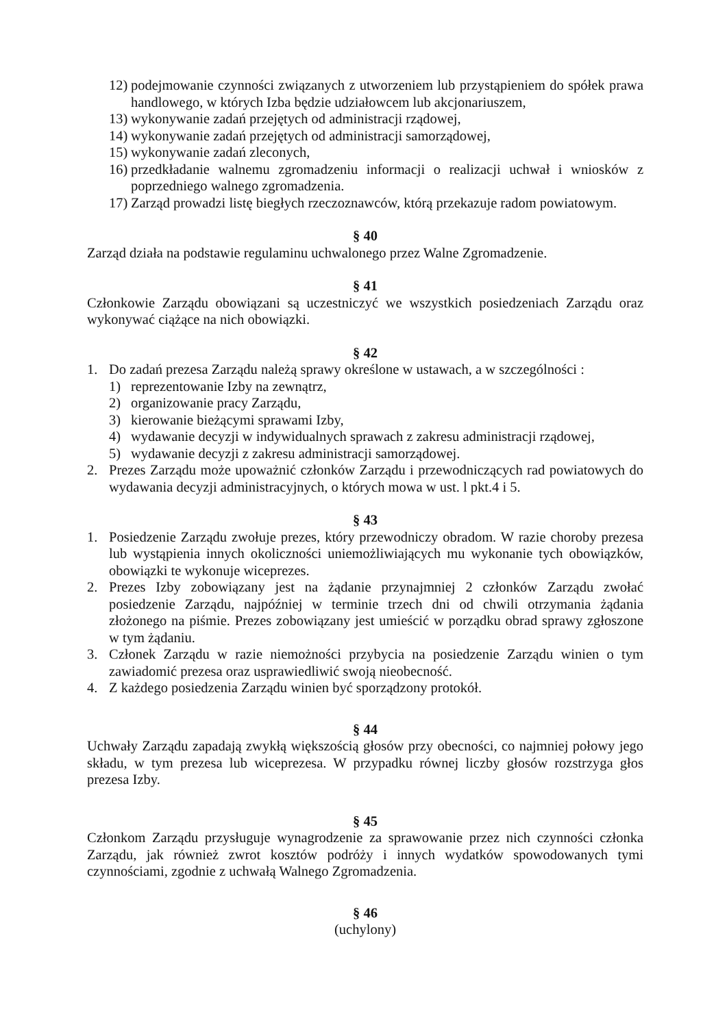12) podejmowanie czynności związanych z utworzeniem lub przystąpieniem do spółek prawa handlowego, w których Izba będzie udziałowcem lub akcjonariuszem,
13) wykonywanie zadań przejętych od administracji rządowej,
14) wykonywanie zadań przejętych od administracji samorządowej,
15) wykonywanie zadań zleconych,
16) przedkładanie walnemu zgromadzeniu informacji o realizacji uchwał i wniosków z poprzedniego walnego zgromadzenia.
17) Zarząd prowadzi listę biegłych rzeczoznawców, którą przekazuje radom powiatowym.
§ 40
Zarząd działa na podstawie regulaminu uchwalonego przez Walne Zgromadzenie.
§ 41
Członkowie Zarządu obowiązani są uczestniczyć we wszystkich posiedzeniach Zarządu oraz wykonywać ciążące na nich obowiązki.
§ 42
1. Do zadań prezesa Zarządu należą sprawy określone w ustawach, a w szczególności :
1) reprezentowanie Izby na zewnątrz,
2) organizowanie pracy Zarządu,
3) kierowanie bieżącymi sprawami Izby,
4) wydawanie decyzji w indywidualnych sprawach z zakresu administracji rządowej,
5) wydawanie decyzji z zakresu administracji samorządowej.
2. Prezes Zarządu może upoważnić członków Zarządu i przewodniczących rad powiatowych do wydawania decyzji administracyjnych, o których mowa w ust. l pkt.4 i 5.
§ 43
1. Posiedzenie Zarządu zwołuje prezes, który przewodniczy obradom. W razie choroby prezesa lub wystąpienia innych okoliczności uniemożliwiających mu wykonanie tych obowiązków, obowiązki te wykonuje wiceprezes.
2. Prezes Izby zobowiązany jest na żądanie przynajmniej 2 członków Zarządu zwołać posiedzenie Zarządu, najpóźniej w terminie trzech dni od chwili otrzymania żądania złożonego na piśmie. Prezes zobowiązany jest umieścić w porządku obrad sprawy zgłoszone w tym żądaniu.
3. Członek Zarządu w razie niemożności przybycia na posiedzenie Zarządu winien o tym zawiadomić prezesa oraz usprawiedliwić swoją nieobecność.
4. Z każdego posiedzenia Zarządu winien być sporządzony protokół.
§ 44
Uchwały Zarządu zapadają zwykłą większością głosów przy obecności, co najmniej połowy jego składu, w tym prezesa lub wiceprezesa. W przypadku równej liczby głosów rozstrzyga głos prezesa Izby.
§ 45
Członkom Zarządu przysługuje wynagrodzenie za sprawowanie przez nich czynności członka Zarządu, jak również zwrot kosztów podróży i innych wydatków spowodowanych tymi czynnościami, zgodnie z uchwałą Walnego Zgromadzenia.
§ 46
(uchylony)